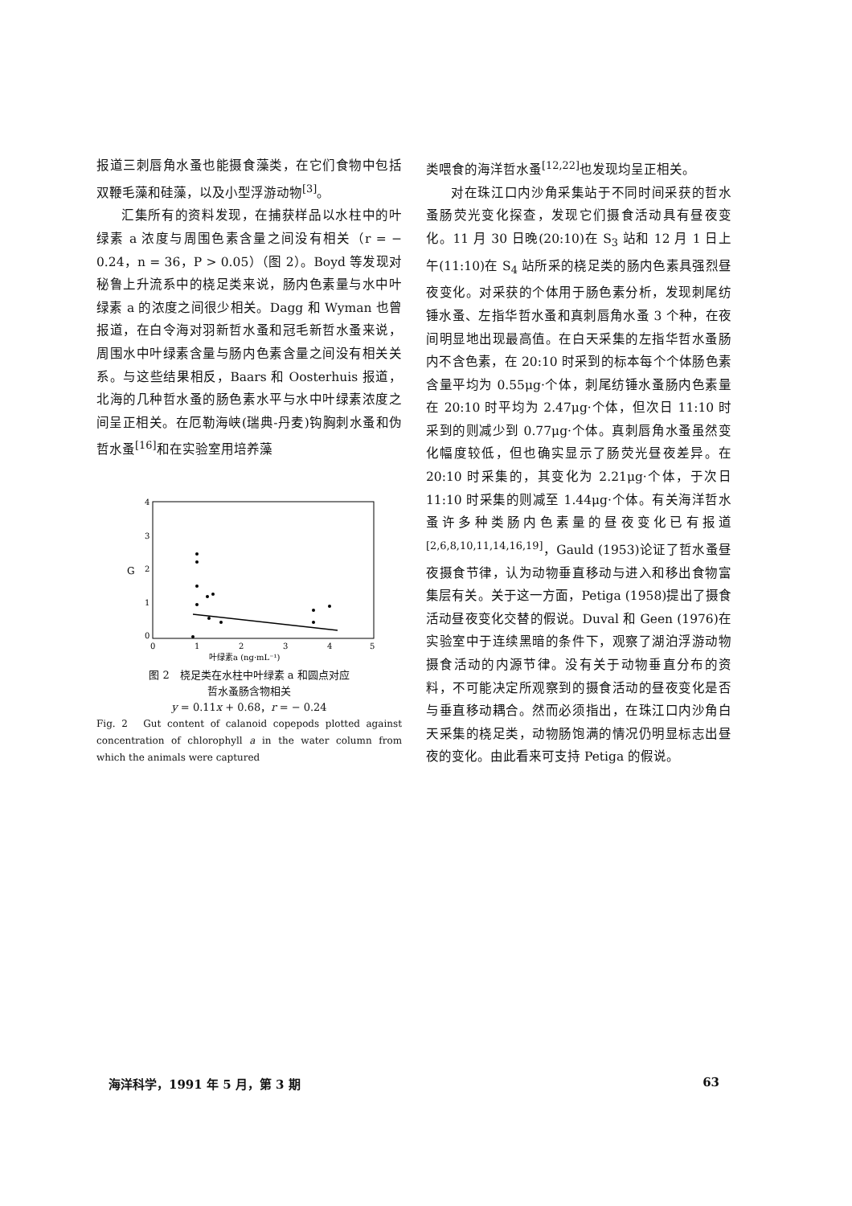报道三刺唇角水蚤也能摄食藻类，在它们食物中包括双鞭毛藻和硅藻，以及小型浮游动物<sup>[3]</sup>。
汇集所有的资料发现，在捕获样品以水柱中的叶绿素 a 浓度与周围色素含量之间没有相关（r = − 0.24，n = 36，P > 0.05）（图 2）。Boyd 等发现对秘鲁上升流系中的桡足类来说，肠内色素量与水中叶绿素 a 的浓度之间很少相关。Dagg 和 Wyman 也曾报道，在白令海对羽新哲水蚤和冠毛新哲水蚤来说，周围水中叶绿素含量与肠内色素含量之间没有相关关系。与这些结果相反，Baars 和 Oosterhuis 报道，北海的几种哲水蚤的肠色素水平与水中叶绿素浓度之间呈正相关。在厄勒海峡(瑞典-丹麦)钩胸刺水蚤和伪哲水蚤<sup>[16]</sup>和在实验室用培养藻
4
3
2
1
0
G
0
1
2
3
4
5
叶绿素a (ng·mL⁻¹)
图 2　桡足类在水柱中叶绿素 a 和圆点对应
哲水蚤肠含物相关
y = 0.11x + 0.68，r = − 0.24
Fig. 2　Gut content of calanoid copepods plotted against concentration of chlorophyll a in the water column from which the animals were captured
类喂食的海洋哲水蚤<sup>[12,22]</sup>也发现均呈正相关。
对在珠江口内沙角采集站于不同时间采获的哲水蚤肠荧光变化探查，发现它们摄食活动具有昼夜变化。11 月 30 日晚(20:10)在 S<sub>3</sub> 站和 12 月 1 日上午(11:10)在 S<sub>4</sub> 站所采的桡足类的肠内色素具强烈昼夜变化。对采获的个体用于肠色素分析，发现刺尾纺锤水蚤、左指华哲水蚤和真刺唇角水蚤 3 个种，在夜间明显地出现最高值。在白天采集的左指华哲水蚤肠内不含色素，在 20:10 时采到的标本每个个体肠色素含量平均为 0.55μg·个体，刺尾纺锤水蚤肠内色素量在 20:10 时平均为 2.47μg·个体，但次日 11:10 时采到的则减少到 0.77μg·个体。真刺唇角水蚤虽然变化幅度较低，但也确实显示了肠荧光昼夜差异。在 20:10 时采集的，其变化为 2.21μg·个体，于次日 11:10 时采集的则减至 1.44μg·个体。有关海洋哲水蚤许多种类肠内色素量的昼夜变化已有报道<sup>[2,6,8,10,11,14,16,19]</sup>，Gauld (1953)论证了哲水蚤昼夜摄食节律，认为动物垂直移动与进入和移出食物富集层有关。关于这一方面，Petiga (1958)提出了摄食活动昼夜变化交替的假说。Duval 和 Geen (1976)在实验室中于连续黑暗的条件下，观察了湖泊浮游动物摄食活动的内源节律。没有关于动物垂直分布的资料，不可能决定所观察到的摄食活动的昼夜变化是否与垂直移动耦合。然而必须指出，在珠江口内沙角白天采集的桡足类，动物肠饱满的情况仍明显标志出昼夜的变化。由此看来可支持 Petiga 的假说。
海洋科学，1991 年 5 月，第 3 期 63